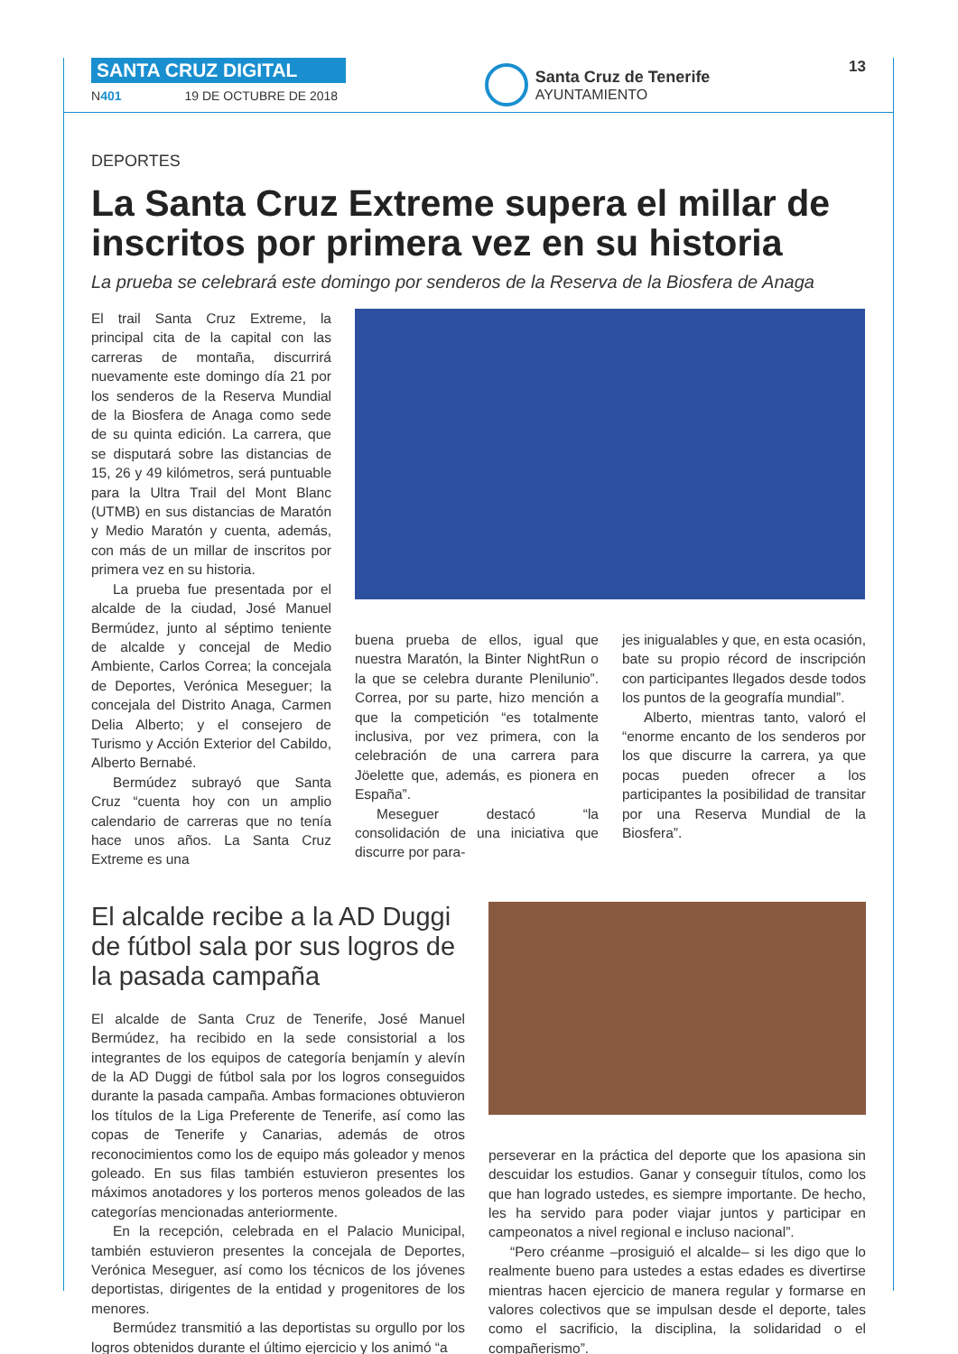SANTA CRUZ DIGITAL
N401 19 DE OCTUBRE DE 2018
Santa Cruz de Tenerife
AYUNTAMIENTO
13
DEPORTES
La Santa Cruz Extreme supera el millar de inscritos por primera vez en su historia
La prueba se celebrará este domingo por senderos de la Reserva de la Biosfera de Anaga
El trail Santa Cruz Extreme, la principal cita de la capital con las carreras de montaña, discurrirá nuevamente este domingo día 21 por los senderos de la Reserva Mundial de la Biosfera de Anaga como sede de su quinta edición. La carrera, que se disputará sobre las distancias de 15, 26 y 49 kilómetros, será puntuable para la Ultra Trail del Mont Blanc (UTMB) en sus distancias de Maratón y Medio Maratón y cuenta, además, con más de un millar de inscritos por primera vez en su historia.
La prueba fue presentada por el alcalde de la ciudad, José Manuel Bermúdez, junto al séptimo teniente de alcalde y concejal de Medio Ambiente, Carlos Correa; la concejala de Deportes, Verónica Meseguer; la concejala del Distrito Anaga, Carmen Delia Alberto; y el consejero de Turismo y Acción Exterior del Cabildo, Alberto Bernabé.
Bermúdez subrayó que Santa Cruz “cuenta hoy con un amplio calendario de carreras que no tenía hace unos años. La Santa Cruz Extreme es una
buena prueba de ellos, igual que nuestra Maratón, la Binter NightRun o la que se celebra durante Plenilunio”. Correa, por su parte, hizo mención a que la competición “es totalmente inclusiva, por vez primera, con la celebración de una carrera para Jöelette que, además, es pionera en España”.
Meseguer destacó “la consolidación de una iniciativa que discurre por para-
jes inigualables y que, en esta ocasión, bate su propio récord de inscripción con participantes llegados desde todos los puntos de la geografía mundial”.
Alberto, mientras tanto, valoró el “enorme encanto de los senderos por los que discurre la carrera, ya que pocas pueden ofrecer a los participantes la posibilidad de transitar por una Reserva Mundial de la Biosfera”.
El alcalde recibe a la AD Duggi de fútbol sala por sus logros de la pasada campaña
El alcalde de Santa Cruz de Tenerife, José Manuel Bermúdez, ha recibido en la sede consistorial a los integrantes de los equipos de categoría benjamín y alevín de la AD Duggi de fútbol sala por los logros conseguidos durante la pasada campaña. Ambas formaciones obtuvieron los títulos de la Liga Preferente de Tenerife, así como las copas de Tenerife y Canarias, además de otros reconocimientos como los de equipo más goleador y menos goleado. En sus filas también estuvieron presentes los máximos anotadores y los porteros menos goleados de las categorías mencionadas anteriormente.
En la recepción, celebrada en el Palacio Municipal, también estuvieron presentes la concejala de Deportes, Verónica Meseguer, así como los técnicos de los jóvenes deportistas, dirigentes de la entidad y progenitores de los menores.
Bermúdez transmitió a las deportistas su orgullo por los logros obtenidos durante el último ejercicio y los animó “a
perseverar en la práctica del deporte que los apasiona sin descuidar los estudios. Ganar y conseguir títulos, como los que han logrado ustedes, es siempre importante. De hecho, les ha servido para poder viajar juntos y participar en campeonatos a nivel regional e incluso nacional”.
“Pero créanme –prosiguió el alcalde– si les digo que lo realmente bueno para ustedes a estas edades es divertirse mientras hacen ejercicio de manera regular y formarse en valores colectivos que se impulsan desde el deporte, tales como el sacrificio, la disciplina, la solidaridad o el compañerismo”.